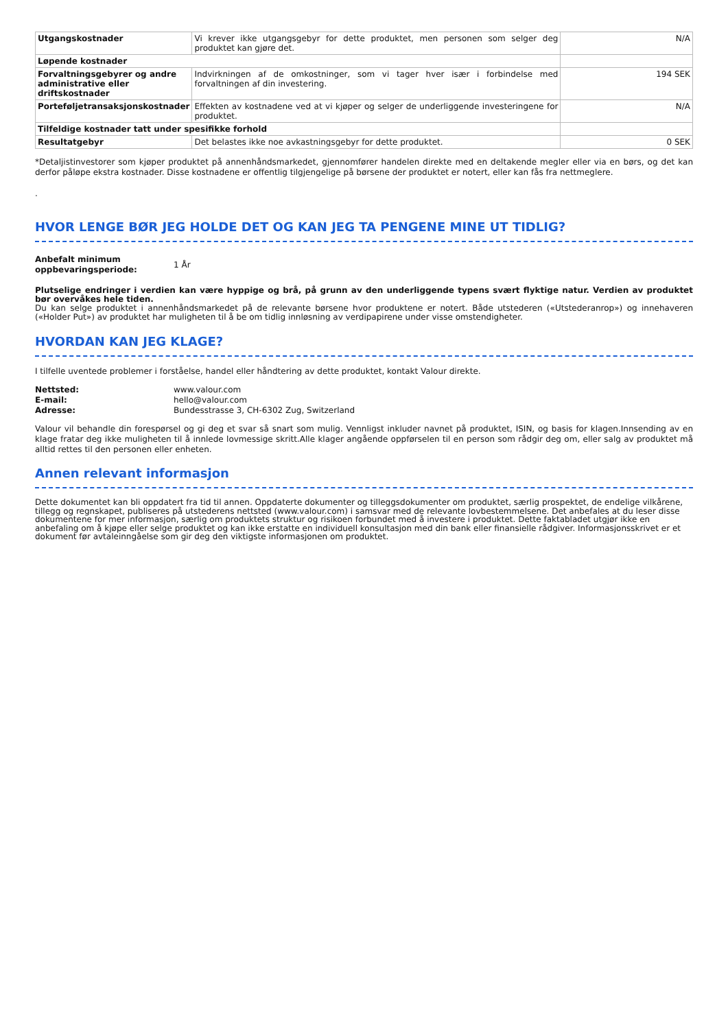| Utgangskostnader | Vi krever ikke utgangsgebyr for dette produktet, men personen som selger deg produktet kan gjøre det. | N/A |
| Løpende kostnader | | |
| Forvaltningsgebyrer og andre administrative eller driftskostnader | Indvirkningen af de omkostninger, som vi tager hver især i forbindelse med forvaltningen af din investering. | 194 SEK |
| Porteføljetransaksjonskostnader | Effekten av kostnadene ved at vi kjøper og selger de underliggende investeringene for produktet. | N/A |
| Tilfeldige kostnader tatt under spesifikke forhold | | |
| Resultatgebyr | Det belastes ikke noe avkastningsgebyr for dette produktet. | 0 SEK |
*Detaljistinvestorer som kjøper produktet på annenhåndsmarkedet, gjennomfører handelen direkte med en deltakende megler eller via en børs, og det kan derfor påløpe ekstra kostnader. Disse kostnadene er offentlig tilgjengelige på børsene der produktet er notert, eller kan fås fra nettmeglere.
.
HVOR LENGE BØR JEG HOLDE DET OG KAN JEG TA PENGENE MINE UT TIDLIG?
Anbefalt minimum oppbevaringsperiode: 1 År
Plutselige endringer i verdien kan være hyppige og brå, på grunn av den underliggende typens svært flyktige natur. Verdien av produktet bør overvåkes hele tiden.
Du kan selge produktet i annenhåndsmarkedet på de relevante børsene hvor produktene er notert. Både utstederen («Utstederanrop») og innehaveren («Holder Put») av produktet har muligheten til å be om tidlig innløsning av verdipapirene under visse omstendigheter.
HVORDAN KAN JEG KLAGE?
I tilfelle uventede problemer i forståelse, handel eller håndtering av dette produktet, kontakt Valour direkte.
Nettsted: www.valour.com E-mail: hello@valour.com Adresse: Bundesstrasse 3, CH-6302 Zug, Switzerland
Valour vil behandle din forespørsel og gi deg et svar så snart som mulig. Vennligst inkluder navnet på produktet, ISIN, og basis for klagen.Innsending av en klage fratar deg ikke muligheten til å innlede lovmessige skritt.Alle klager angående oppførselen til en person som rådgir deg om, eller salg av produktet må alltid rettes til den personen eller enheten.
Annen relevant informasjon
Dette dokumentet kan bli oppdatert fra tid til annen. Oppdaterte dokumenter og tilleggsdokumenter om produktet, særlig prospektet, de endelige vilkårene, tillegg og regnskapet, publiseres på utstederens nettsted (www.valour.com) i samsvar med de relevante lovbestemmelsene. Det anbefales at du leser disse dokumentene for mer informasjon, særlig om produktets struktur og risikoen forbundet med å investere i produktet. Dette faktabladet utgjør ikke en anbefaling om å kjøpe eller selge produktet og kan ikke erstatte en individuell konsultasjon med din bank eller finansielle rådgiver. Informasjonsskrivet er et dokument før avtaleinngåelse som gir deg den viktigste informasjonen om produktet.